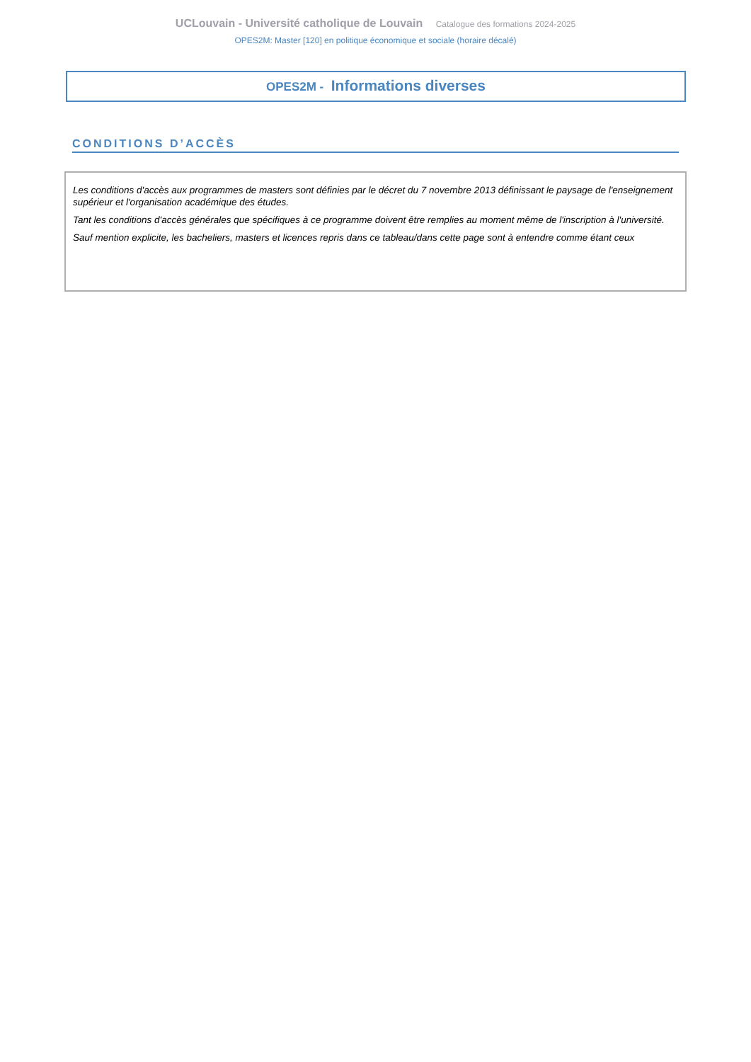UCLouvain - Université catholique de Louvain Catalogue des formations 2024-2025
OPES2M: Master [120] en politique économique et sociale (horaire décalé)
OPES2M - Informations diverses
CONDITIONS D’ACCÈS
Les conditions d'accès aux programmes de masters sont définies par le décret du 7 novembre 2013 définissant le paysage de l'enseignement supérieur et l'organisation académique des études.
Tant les conditions d'accès générales que spécifiques à ce programme doivent être remplies au moment même de l'inscription à l'université.
Sauf mention explicite, les bacheliers, masters et licences repris dans ce tableau/dans cette page sont à entendre comme étant ceux